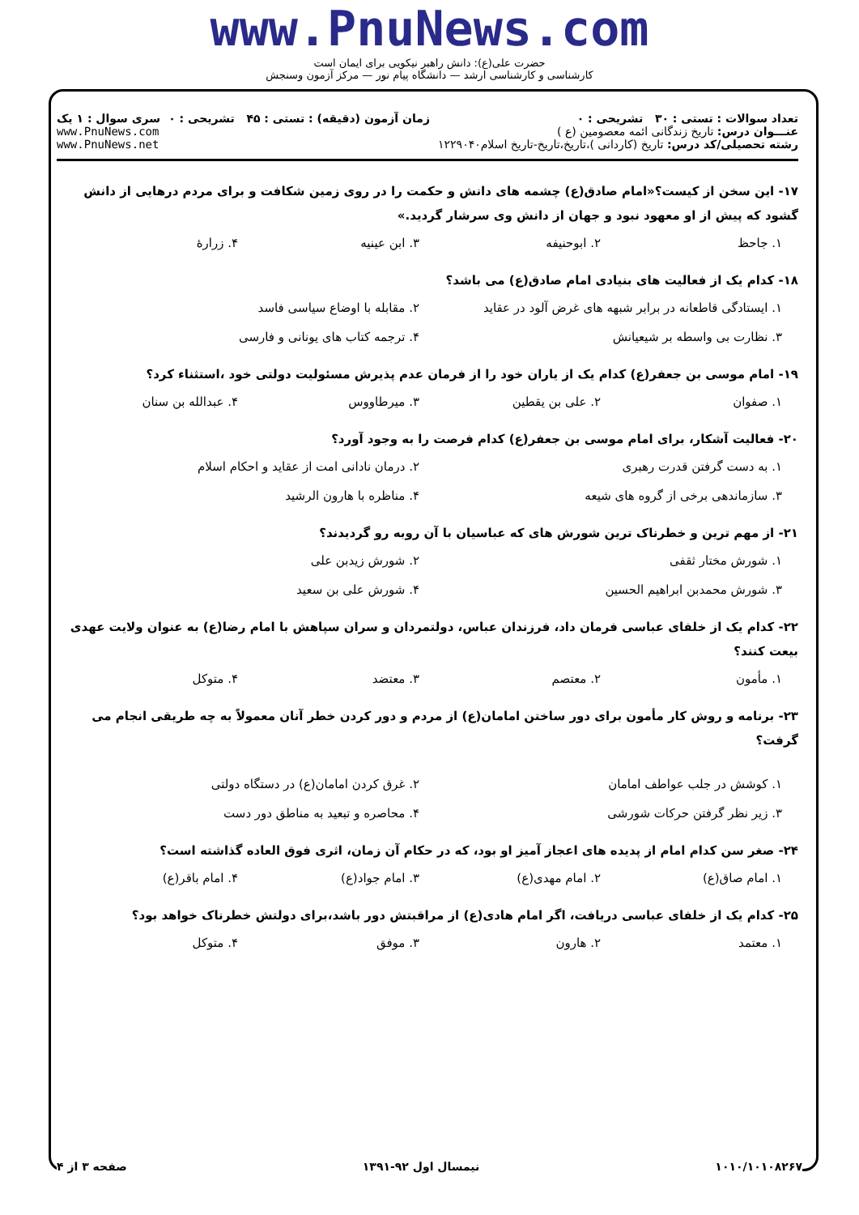www.PnuNews.com
حضرت علی(ع): دانش راهبر نیکویی برای ایمان است
کارشناسی و کارشناسی ارشد — دانشگاه پیام نور — مرکز آزمون وسنجش
تعداد سوالات : تستی : ۳۰ تشریحی : ۰
عنـــوان درس: تاریخ زندگانی ائمه معصومین (ع )
رشته تحصیلی/کد درس: تاریخ (کاردانی )،تاریخ،تاریخ-تاریخ اسلام۱۲۲۹۰۴۰
زمان آزمون (دقیقه) : تستی : ۴۵ تشریحی : ۰
سری سوال : ۱ یک
www.PnuNews.com
www.PnuNews.net
۱۷- این سخن از کیست؟«امام صادق(ع) چشمه های دانش و حکمت را در روی زمین شکافت و برای مردم درهایی از دانش گشود که پیش از او معهود نبود و جهان از دانش وی سرشار گردید.»
۱. جاحظ ۲. ابوحنیفه ۳. ابن عینیه ۴. زرارهٔ
۱۸- کدام یک از فعالیت های بنیادی امام صادق(ع) می باشد؟
۱. ایستادگی قاطعانه در برابر شبهه های غرض آلود در عقاید ۲. مقابله با اوضاع سیاسی فاسد ۳. نظارت بی واسطه بر شیعیانش ۴. ترجمه کتاب های یونانی و فارسی
۱۹- امام موسی بن جعفر(ع) کدام یک از یاران خود را از فرمان عدم پذیرش مسئولیت دولتی خود ،استثناء کرد؟
۱. صفوان ۲. علی بن یقطین ۳. میرطاووس ۴. عبدالله بن سنان
۲۰- فعالیت آشکار، برای امام موسی بن جعفر(ع) کدام فرصت را به وجود آورد؟
۱. به دست گرفتن قدرت رهبری ۲. درمان نادانی امت از عقاید و احکام اسلام ۳. سازماندهی برخی از گروه های شیعه ۴. مناظره با هارون الرشید
۲۱- از مهم ترین و خطرناک ترین شورش های که عباسیان با آن روبه رو گردیدند؟
۱. شورش مختار ثقفی ۲. شورش زیدبن علی ۳. شورش محمدبن ابراهیم الحسین ۴. شورش علی بن سعید
۲۲- کدام یک از خلفای عباسی فرمان داد، فرزندان عباس، دولتمردان و سران سپاهش با امام رضا(ع) به عنوان ولایت عهدی بیعت کنند؟
۱. مأمون ۲. معتصم ۳. معتضد ۴. متوکل
۲۳- برنامه و روش کار مأمون برای دور ساختن امامان(ع) از مردم و دور کردن خطر آنان معمولاً به چه طریقی انجام می گرفت؟
۱. کوشش در جلب عواطف امامان ۲. غرق کردن امامان(ع) در دستگاه دولتی ۳. زیر نظر گرفتن حرکات شورشی ۴. محاصره و تبعید به مناطق دور دست
۲۴- صغر سن کدام امام از پدیده های اعجاز آمیز او بود، که در حکام آن زمان، اثری فوق العاده گذاشته است؟
۱. امام صاق(ع) ۲. امام مهدی(ع) ۳. امام جواد(ع) ۴. امام باقر(ع)
۲۵- کدام یک از خلفای عباسی دریافت، اگر امام هادی(ع) از مراقبتش دور باشد،برای دولتش خطرناک خواهد بود؟
۱. معتمد ۲. هارون ۳. موفق ۴. متوکل
۱۰۱۰/۱۰۱۰۸۲۶۷ نیمسال اول ۹۲-۱۳۹۱ صفحه ۳ از ۴